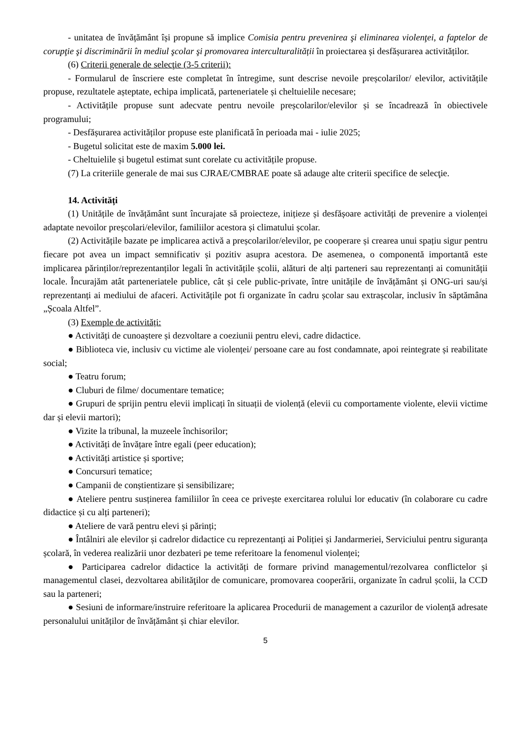- unitatea de învățământ își propune să implice Comisia pentru prevenirea şi eliminarea violenţei, a faptelor de corupţie şi discriminării în mediul şcolar şi promovarea interculturalității în proiectarea și desfășurarea activităților.
(6) Criterii generale de selecţie (3-5 criterii):
- Formularul de înscriere este completat în întregime, sunt descrise nevoile preșcolarilor/ elevilor, activitățile propuse, rezultatele așteptate, echipa implicată, parteneriatele și cheltuielile necesare;
- Activitățile propuse sunt adecvate pentru nevoile preșcolarilor/elevilor și se încadrează în obiectivele programului;
- Desfășurarea activităților propuse este planificată în perioada mai - iulie 2025;
- Bugetul solicitat este de maxim 5.000 lei.
- Cheltuielile și bugetul estimat sunt corelate cu activitățile propuse.
(7) La criteriile generale de mai sus CJRAE/CMBRAE poate să adauge alte criterii specifice de selecţie.
14. Activități
(1) Unitățile de învățământ sunt încurajate să proiecteze, inițieze și desfășoare activități de prevenire a violenței adaptate nevoilor preșcolari/elevilor, familiilor acestora și climatului școlar.
(2) Activitățile bazate pe implicarea activă a preșcolarilor/elevilor, pe cooperare și crearea unui spațiu sigur pentru fiecare pot avea un impact semnificativ și pozitiv asupra acestora. De asemenea, o componentă importantă este implicarea părinților/reprezentanților legali în activitățile școlii, alături de alți parteneri sau reprezentanți ai comunității locale. Încurajăm atât parteneriatele publice, cât și cele public-private, între unitățile de învățământ și ONG-uri sau/și reprezentanți ai mediului de afaceri. Activitățile pot fi organizate în cadru școlar sau extrașcolar, inclusiv în săptămâna „Școala Altfel”.
(3) Exemple de activități:
● Activități de cunoaștere și dezvoltare a coeziunii pentru elevi, cadre didactice.
● Biblioteca vie, inclusiv cu victime ale violenței/ persoane care au fost condamnate, apoi reintegrate și reabilitate social;
● Teatru forum;
● Cluburi de filme/ documentare tematice;
● Grupuri de sprijin pentru elevii implicați în situații de violență (elevii cu comportamente violente, elevii victime dar și elevii martori);
● Vizite la tribunal, la muzeele închisorilor;
● Activități de învățare între egali (peer education);
● Activități artistice și sportive;
● Concursuri tematice;
● Campanii de conștientizare și sensibilizare;
● Ateliere pentru susținerea familiilor în ceea ce privește exercitarea rolului lor educativ (în colaborare cu cadre didactice și cu alți parteneri);
● Ateliere de vară pentru elevi și părinți;
● Întâlniri ale elevilor și cadrelor didactice cu reprezentanți ai Poliției și Jandarmeriei, Serviciului pentru siguranța școlară, în vederea realizării unor dezbateri pe teme referitoare la fenomenul violenței;
● Participarea cadrelor didactice la activități de formare privind managementul/rezolvarea conflictelor și managementul clasei, dezvoltarea abilităţilor de comunicare, promovarea cooperării, organizate în cadrul școlii, la CCD sau la parteneri;
● Sesiuni de informare/instruire referitoare la aplicarea Procedurii de management a cazurilor de violență adresate personalului unităților de învățământ și chiar elevilor.
5